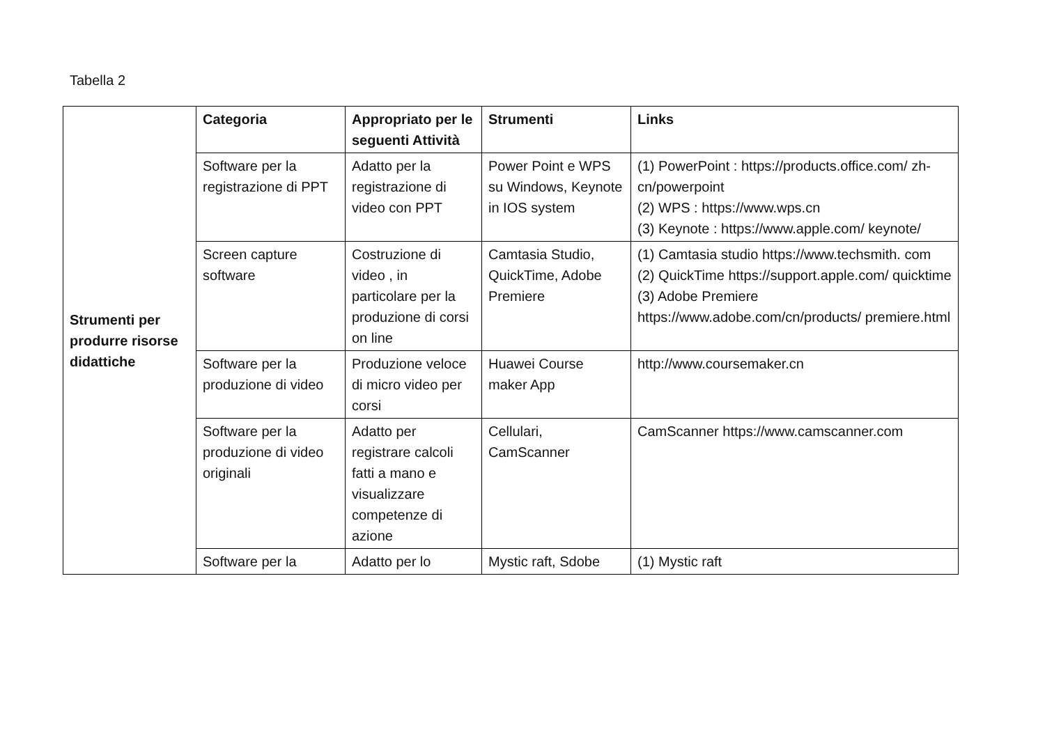Tabella 2
| Strumenti per produrre risorse didattiche | Categoria | Appropriato per le seguenti Attività | Strumenti | Links |
| | Software per la registrazione di PPT | Adatto per la registrazione di video con PPT | Power Point e WPS su Windows, Keynote in IOS system | (1) PowerPoint : https://products.office.com/ zh-cn/powerpoint (2) WPS : https://www.wps.cn (3) Keynote : https://www.apple.com/ keynote/ |
| | Screen capture software | Costruzione di video , in particolare per la produzione di corsi on line | Camtasia Studio, QuickTime, Adobe Premiere | (1) Camtasia studio https://www.techsmith. com (2) QuickTime https://support.apple.com/ quicktime (3) Adobe Premiere https://www.adobe.com/cn/products/ premiere.html |
| | Software per la produzione di video | Produzione veloce di micro video per corsi | Huawei Course maker App | http://www.coursemaker.cn |
| | Software per la produzione di video originali | Adatto per registrare calcoli fatti a mano e visualizzare competenze di azione | Cellulari, CamScanner | CamScanner https://www.camscanner.com |
| | Software per la | Adatto per lo | Mystic raft, Sdobe | (1) Mystic raft |